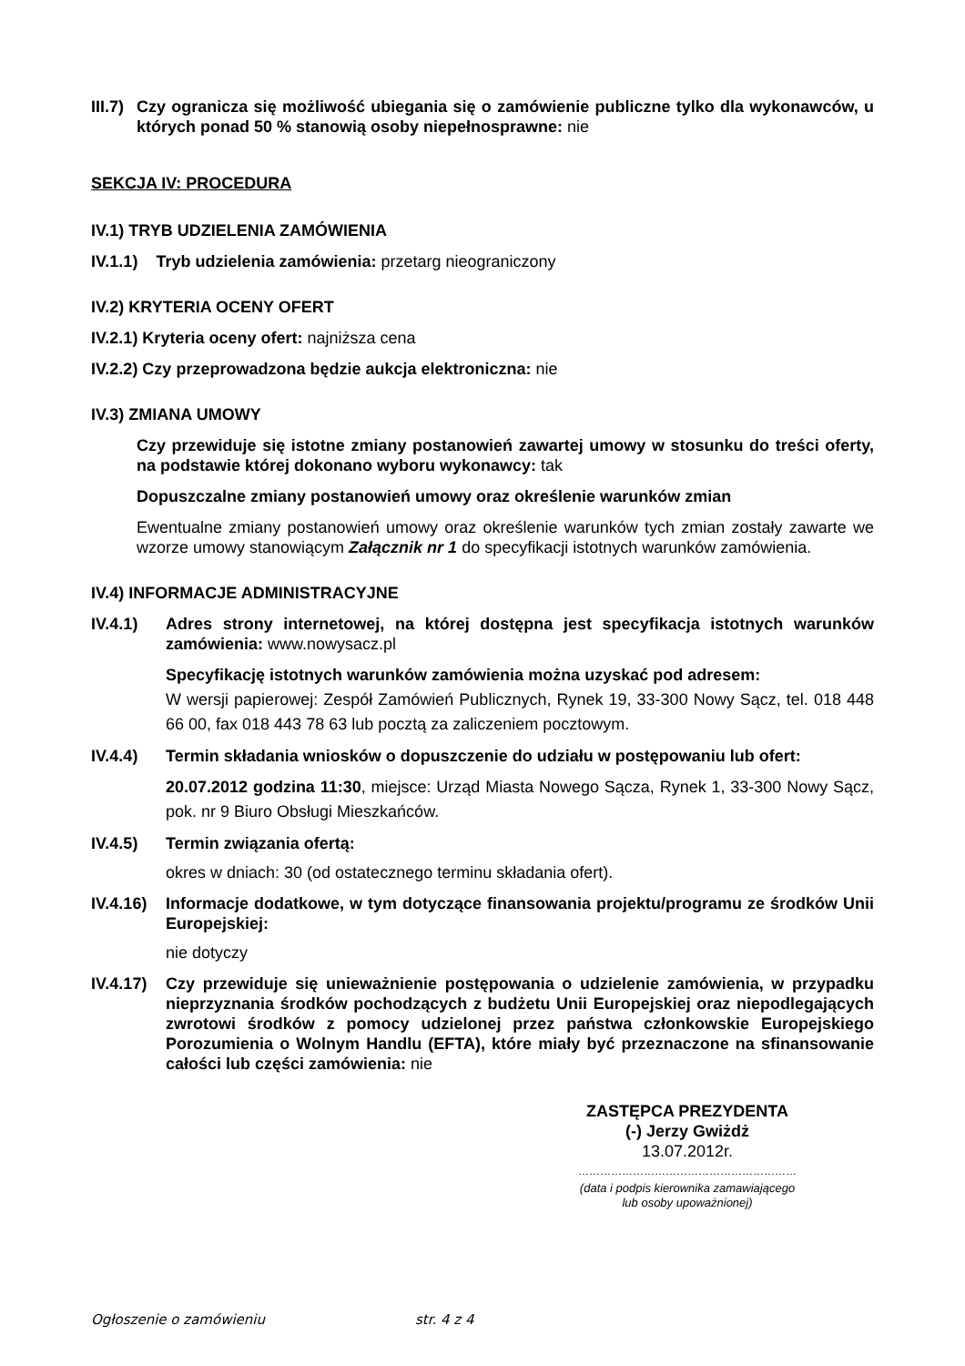III.7)
Czy ogranicza się możliwość ubiegania się o zamówienie publiczne tylko dla wykonawców, u których ponad 50 % stanowią osoby niepełnosprawne: nie
SEKCJA IV: PROCEDURA
IV.1) TRYB UDZIELENIA ZAMÓWIENIA
IV.1.1) Tryb udzielenia zamówienia: przetarg nieograniczony
IV.2) KRYTERIA OCENY OFERT
IV.2.1) Kryteria oceny ofert: najniższa cena
IV.2.2) Czy przeprowadzona będzie aukcja elektroniczna: nie
IV.3) ZMIANA UMOWY
Czy przewiduje się istotne zmiany postanowień zawartej umowy w stosunku do treści oferty, na podstawie której dokonano wyboru wykonawcy: tak
Dopuszczalne zmiany postanowień umowy oraz określenie warunków zmian
Ewentualne zmiany postanowień umowy oraz określenie warunków tych zmian zostały zawarte we wzorze umowy stanowiącym Załącznik nr 1 do specyfikacji istotnych warunków zamówienia.
IV.4) INFORMACJE ADMINISTRACYJNE
IV.4.1) Adres strony internetowej, na której dostępna jest specyfikacja istotnych warunków zamówienia: www.nowysacz.pl
Specyfikację istotnych warunków zamówienia można uzyskać pod adresem:
W wersji papierowej: Zespół Zamówień Publicznych, Rynek 19, 33-300 Nowy Sącz, tel. 018 448 66 00, fax 018 443 78 63 lub pocztą za zaliczeniem pocztowym.
IV.4.4) Termin składania wniosków o dopuszczenie do udziału w postępowaniu lub ofert:
20.07.2012 godzina 11:30, miejsce: Urząd Miasta Nowego Sącza, Rynek 1, 33-300 Nowy Sącz, pok. nr 9 Biuro Obsługi Mieszkańców.
IV.4.5) Termin związania ofertą:
okres w dniach: 30 (od ostatecznego terminu składania ofert).
IV.4.16)
Informacje dodatkowe, w tym dotyczące finansowania projektu/programu ze środków Unii Europejskiej:
nie dotyczy
IV.4.17)
Czy przewiduje się unieważnienie postępowania o udzielenie zamówienia, w przypadku nieprzyznania środków pochodzących z budżetu Unii Europejskiej oraz niepodlegających zwrotowi środków z pomocy udzielonej przez państwa członkowskie Europejskiego Porozumienia o Wolnym Handlu (EFTA), które miały być przeznaczone na sfinansowanie całości lub części zamówienia: nie
ZASTĘPCA PREZYDENTA
(-) Jerzy Gwiżdż
13.07.2012r.
……………………………………………………
(data i podpis kierownika zamawiającego
lub osoby upoważnionej)
Ogłoszenie o zamówieniu str. 4 z 4